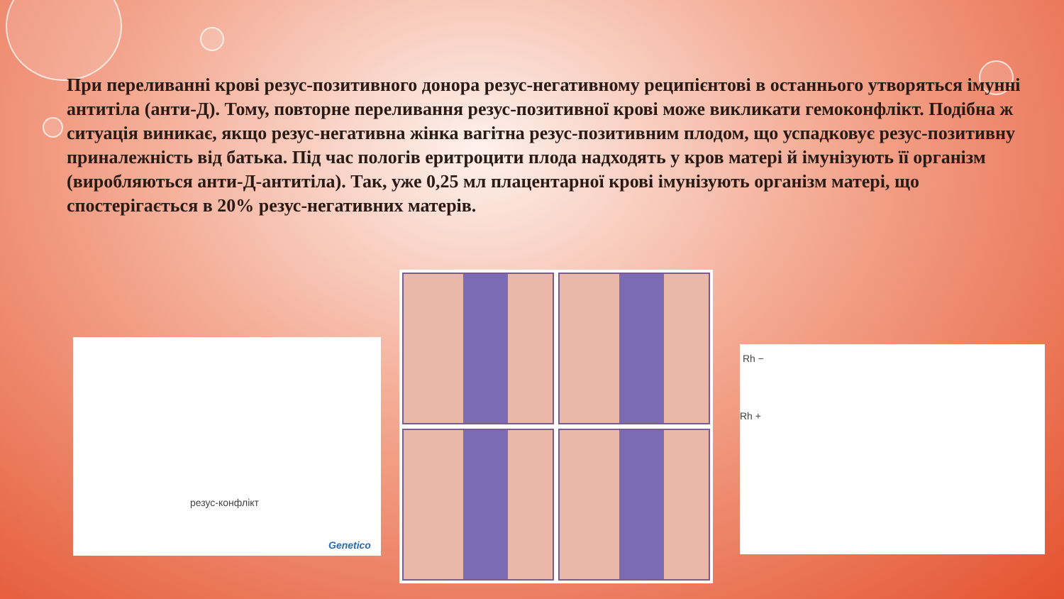При переливанні крові резус-позитивного донора резус-негативному реципієнтові в останнього утворяться імунні антитіла (анти-Д). Тому, повторне переливання резус-позитивної крові може викликати гемоконфлікт. Подібна ж ситуація виникає, якщо резус-негативна жінка вагітна резус-позитивним плодом, що успадковує резус-позитивну приналежність від батька. Під час пологів еритроцити плода надходять у кров матері й імунізують її організм (виробляються анти-Д-антитіла). Так, уже 0,25 мл плацентарної крові імунізують організм матері, що спостерігається в 20% резус-негативних матерів.
резус-конфлікт
Genetico
Rh −
Rh +